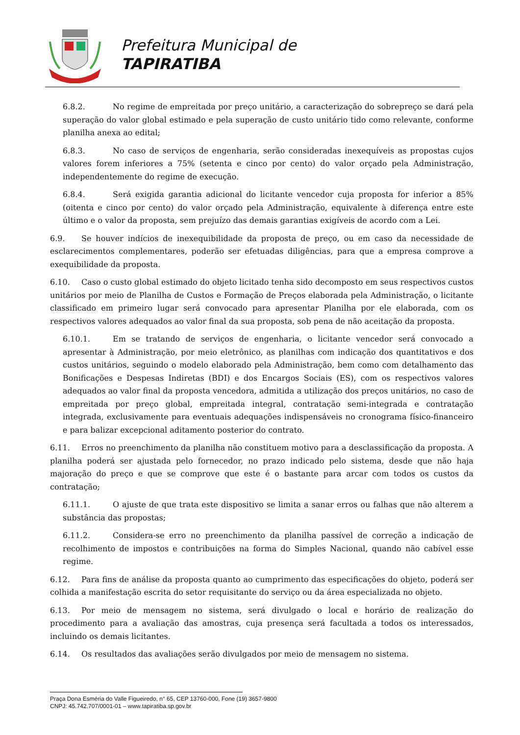Prefeitura Municipal de
TAPIRATIBA
6.8.2. No regime de empreitada por preço unitário, a caracterização do sobrepreço se dará pela superação do valor global estimado e pela superação de custo unitário tido como relevante, conforme planilha anexa ao edital;
6.8.3. No caso de serviços de engenharia, serão consideradas inexequíveis as propostas cujos valores forem inferiores a 75% (setenta e cinco por cento) do valor orçado pela Administração, independentemente do regime de execução.
6.8.4. Será exigida garantia adicional do licitante vencedor cuja proposta for inferior a 85% (oitenta e cinco por cento) do valor orçado pela Administração, equivalente à diferença entre este último e o valor da proposta, sem prejuízo das demais garantias exigíveis de acordo com a Lei.
6.9. Se houver indícios de inexequibilidade da proposta de preço, ou em caso da necessidade de esclarecimentos complementares, poderão ser efetuadas diligências, para que a empresa comprove a exequibilidade da proposta.
6.10. Caso o custo global estimado do objeto licitado tenha sido decomposto em seus respectivos custos unitários por meio de Planilha de Custos e Formação de Preços elaborada pela Administração, o licitante classificado em primeiro lugar será convocado para apresentar Planilha por ele elaborada, com os respectivos valores adequados ao valor final da sua proposta, sob pena de não aceitação da proposta.
6.10.1. Em se tratando de serviços de engenharia, o licitante vencedor será convocado a apresentar à Administração, por meio eletrônico, as planilhas com indicação dos quantitativos e dos custos unitários, seguindo o modelo elaborado pela Administração, bem como com detalhamento das Bonificações e Despesas Indiretas (BDI) e dos Encargos Sociais (ES), com os respectivos valores adequados ao valor final da proposta vencedora, admitida a utilização dos preços unitários, no caso de empreitada por preço global, empreitada integral, contratação semi-integrada e contratação integrada, exclusivamente para eventuais adequações indispensáveis no cronograma físico-financeiro e para balizar excepcional aditamento posterior do contrato.
6.11. Erros no preenchimento da planilha não constituem motivo para a desclassificação da proposta. A planilha poderá ser ajustada pelo fornecedor, no prazo indicado pelo sistema, desde que não haja majoração do preço e que se comprove que este é o bastante para arcar com todos os custos da contratação;
6.11.1. O ajuste de que trata este dispositivo se limita a sanar erros ou falhas que não alterem a substância das propostas;
6.11.2. Considera-se erro no preenchimento da planilha passível de correção a indicação de recolhimento de impostos e contribuições na forma do Simples Nacional, quando não cabível esse regime.
6.12. Para fins de análise da proposta quanto ao cumprimento das especificações do objeto, poderá ser colhida a manifestação escrita do setor requisitante do serviço ou da área especializada no objeto.
6.13. Por meio de mensagem no sistema, será divulgado o local e horário de realização do procedimento para a avaliação das amostras, cuja presença será facultada a todos os interessados, incluindo os demais licitantes.
6.14. Os resultados das avaliações serão divulgados por meio de mensagem no sistema.
Praça Dona Esméria do Valle Figueiredo, n° 65, CEP 13760-000, Fone (19) 3657-9800
CNPJ: 45.742.707/0001-01 – www.tapiratiba.sp.gov.br